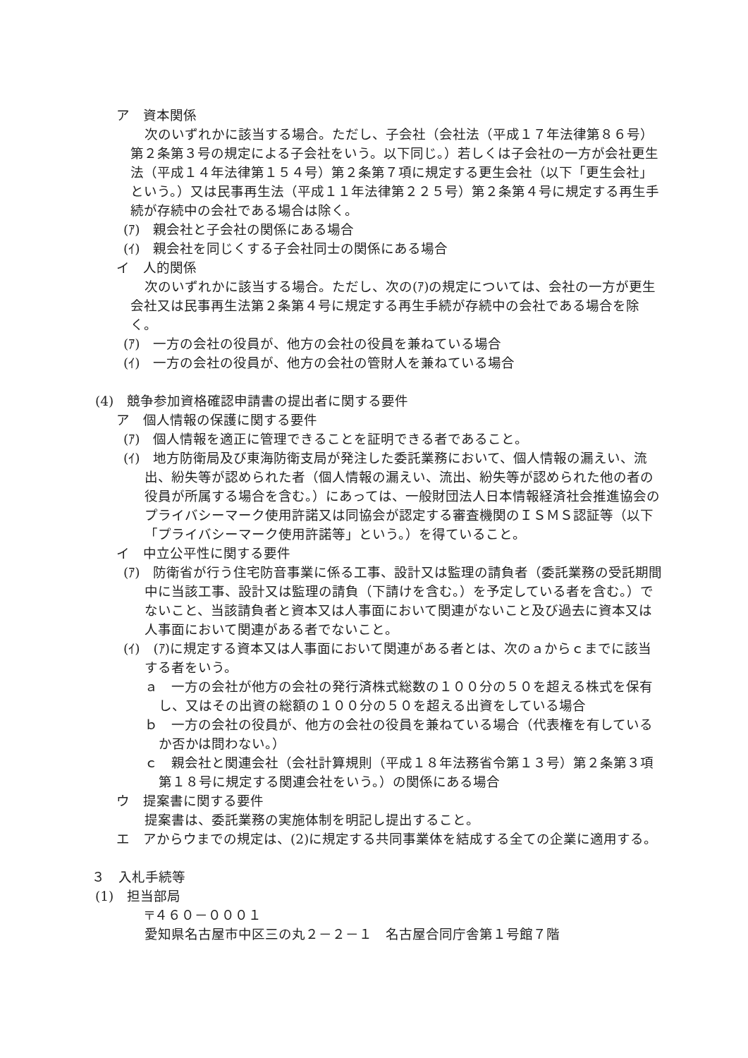ア　資本関係
次のいずれかに該当する場合。ただし、子会社（会社法（平成１７年法律第８６号）第２条第３号の規定による子会社をいう。以下同じ。）若しくは子会社の一方が会社更生法（平成１４年法律第１５４号）第２条第７項に規定する更生会社（以下「更生会社」という。）又は民事再生法（平成１１年法律第２２５号）第２条第４号に規定する再生手続が存続中の会社である場合は除く。
(ｱ)　親会社と子会社の関係にある場合
(ｲ)　親会社を同じくする子会社同士の関係にある場合
イ　人的関係
次のいずれかに該当する場合。ただし、次の(ｱ)の規定については、会社の一方が更生会社又は民事再生法第２条第４号に規定する再生手続が存続中の会社である場合を除く。
(ｱ)　一方の会社の役員が、他方の会社の役員を兼ねている場合
(ｲ)　一方の会社の役員が、他方の会社の管財人を兼ねている場合
(4)　競争参加資格確認申請書の提出者に関する要件
ア　個人情報の保護に関する要件
(ｱ)　個人情報を適正に管理できることを証明できる者であること。
(ｲ)　地方防衛局及び東海防衛支局が発注した委託業務において、個人情報の漏えい、流出、紛失等が認められた者（個人情報の漏えい、流出、紛失等が認められた他の者の役員が所属する場合を含む。）にあっては、一般財団法人日本情報経済社会推進協会のプライバシーマーク使用許諾又は同協会が認定する審査機関のＩＳＭＳ認証等（以下「プライバシーマーク使用許諾等」という。）を得ていること。
イ　中立公平性に関する要件
(ｱ)　防衛省が行う住宅防音事業に係る工事、設計又は監理の請負者（委託業務の受託期間中に当該工事、設計又は監理の請負（下請けを含む。）を予定している者を含む。）でないこと、当該請負者と資本又は人事面において関連がないこと及び過去に資本又は人事面において関連がある者でないこと。
(ｲ)　(ｱ)に規定する資本又は人事面において関連がある者とは、次のａからｃまでに該当する者をいう。
ａ　一方の会社が他方の会社の発行済株式総数の１００分の５０を超える株式を保有し、又はその出資の総額の１００分の５０を超える出資をしている場合
ｂ　一方の会社の役員が、他方の会社の役員を兼ねている場合（代表権を有しているか否かは問わない。）
ｃ　親会社と関連会社（会社計算規則（平成１８年法務省令第１３号）第２条第３項第１８号に規定する関連会社をいう。）の関係にある場合
ウ　提案書に関する要件
提案書は、委託業務の実施体制を明記し提出すること。
エ　アからウまでの規定は、(2)に規定する共同事業体を結成する全ての企業に適用する。
３　入札手続等
(1)　担当部局
〒４６０－０００１
愛知県名古屋市中区三の丸２－２－１　名古屋合同庁舎第１号館７階